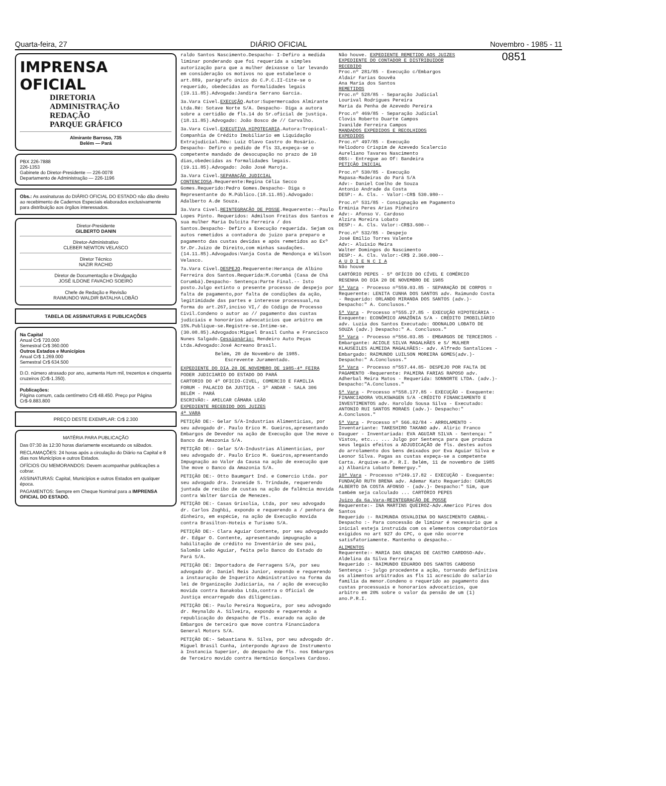Quarta-feira, 27 DIÁRIO OFICIAL Novembro - 1985 - 11
IMPRENSA OFICIAL
DIRETORIA
ADMINISTRAÇÃO
REDAÇÃO
PARQUE GRÁFICO
Almirante Barroso, 735
Belém — Pará
PBX 226-7888
226-1353
Gabinete do Diretor-Presidente — 226-0078
Departamento de Administração — 226-1196
Obs.: As assinaturas do DIÁRIO OFICIAL DO ESTADO não dão direito ao recebimento de Cadernos Especiais elaborados exclusivamente para distribuição aos órgãos interessados.
Diretor-Presidente
GILBERTO DANIN
Diretor-Administrativo
CLEBER NEWTON VELASCO
Diretor Técnico
NAZIR RACHID
Diretor de Documentação e Divulgação
JOSÉ ILDONE FAVACHO SOEIRO
Chefe de Redação e Revisão
RAIMUNDO WALDIR BATALHA LOBÃO
TABELA DE ASSINATURAS E PUBLICAÇÕES
Na Capital
Anual Cr$ 720.000
Semestral Cr$ 360.000
Outros Estados e Municípios
Anual Cr$ 1.269.000
Semestral Cr$ 634.500
D.O. número atrasado por ano, aumenta Hum mil, trezentos e cinquenta cruzeiros (Cr$-1.350).
Publicações:
Página comum, cada centímetro Cr$ 48.450. Preço por Página Cr$-9.883.800
PREÇO DESTE EXEMPLAR: Cr$ 2.300
MATÉRIA PARA PUBLICAÇÃO
Das 07:30 às 12:30 horas diariamente excetuando os sábados.
RECLAMAÇÕES: 24 horas após a circulação do Diário na Capital e 8 dias nos Municípios e outros Estados.
OFÍCIOS OU MEMORANDOS: Devem acompanhar publicações a cobrar.
ASSINATURAS: Capital, Municípios e outros Estados em qualquer época.
PAGAMENTOS: Sempre em Cheque Nominal para a IMPRENSA OFICIAL DO ESTADO.
raldo Santos Nascimento.Despacho- I-Defiro a medida liminar ponderando que foi requerida a simples autorização para que a mulher deixasse o lar levando em consideração os motivos no que estabelece o art.889, parágrafo único do C.P.C.II-Cite-se o requerido, obedecidas as formalidades legais (19.11.85).Advogada:Jandira Serrano Garcia.
3a.Vara Civel.EXECUÇÃO.Autor:Supermercados Almirante Ltda.Ré: Sotave Norte S/A. Despacho- Diga a autora sobre a certidão de fls.14 do Sr.oficial de justiça.(18.11.85).Advogado: João Bosco de // Carvalho.
3a.Vara Civel.EXECUTIVA HIPOTECARIA.Autora:Tropical-Companhia de Crédito Imobiliario em Liquidação Extrajudicial.Réu: Luiz Olavo Castro do Rosário. Despacho- Defiro o pedido de fls 33,expeça-se o competente mandado de desocupação no prazo de 10 dias,obedecidas as formalidades legais.(19.11.85).Advogado: João José Maroja.
3a.Vara Civel.SEPARAÇÃO JUDICIAL CONTENCIOSA.Requerente:Regina Célia Secco Gomes.Requerido:Pedro Gomes.Despacho- Diga o Representante do M.Público.(18.11.85).Advogado: Adalberto A.de Souza.
3a.Vara Civel.REINTEGRAÇÃO DE POSSE.Requerente:--Paulo Lopes Pinto. Requeridos: Admilson Freitas dos Santos e sua mulher Maria Dulcita Ferreira / dos Santos.Despacho- Defiro a Execução requerida. Sejam os autos remetidos a contadora do juizo para preparo e pagamento das custas devidas e após remetidos ao Exº Sr.Dr.Juizo de Direito,com minhas saudações.(14.11.85).Advogados:Vanja Costa de Mendonça e Wilson Velasco.
7a.Vara Civel.DESPEJO.Requerente:Herança de Albino Ferreira dos Santos.Requerida:M.Corumbá (Casa de Chá Corumbá).Despacho- Sentença:Parte Final.-- Isto posto.Julgo extinto o presente processo de despejo por falta de pagamento,por falta de condições da ação, legitimidade das partes e interesse processual,na forma do art.267,inciso VI,/ do Código de Processo Civil.Condeno o autor ao // pagamento das custas judiciais e honorários advocaticios que arbitro em 15%.Publique-se.Registre-se.Intime-se.(30.08.85).Advogados:Miguel Brasil Cunha e Francisco Nunes Salgado.Cessionário: Rendeiro Auto Peças Ltda.Advogado:José Acreano Brasil.
Belém, 20 de Novembro de 1985.
Escrevente Juramentado.
EXPEDIENTE DO DIA 20 DE NOVEMBRO DE 1985-4ª FEIRA
PODER JUDICIARIO DO ESTADO DO PARÁ
CARTORIO DO 4º OFICIO-CIVEL, COMERCIO E FAMILIA
FORUM - PALACIO DA JUSTIÇA - 3º ANDAR - SALA 306
BELÉM - PARÁ
ESCRIVÃO:- AMILCAR CÂMARA LEÃO
EXPEDIENTE RECEBIDO DOS JUIZES
4ª VARA
PETIÇÃO DE:- Gelar S/A-Industrias Alimenticias, por seu advogado dr. Paulo Erico M. Gueiros,apresentando Embargos de Devedor na ação de Execução que lhe move o Banco da Amazonia S/A.
PETIÇÃO DE:- Gelar S/A-Industrias Alimenticias, por seu advogado dr. Paulo Erico M. Gueiros,apresentando Impugnação ao Valor da Causa na ação de execução que lhe move o Banco da Amazonia S/A.
PETIÇÃO DE:- Otto Baumgart Ind. e Comercio Ltda. por seu advogado dra. Ivaneide S. Trindade, requerendo juntada de recibo de custas na ação de falência movida contra Walter Garcia de Menezes.
PETIÇÃO DE:- Casas Grisolia, Ltda, por seu advogado dr. Carlos Zoghbi, expondo e requerendo a / penhora de dinheiro, em espécie, na ação de Execução movida contra Brasilton-Hoteis e Turismo S/A.
PETIÇÃO DE:- Clara Aguiar Contente, por seu advogado dr. Edgar O. Contente, apresentando impugnação a habilitação de crédito no Inventário de seu pai, Salomão Leão Aguiar, feita pelo Banco do Estado do Pará S/A.
PETIÇÃO DE: Importadora de Ferragens S/A, por seu advogado dr. Daniel Reis Junior, expondo e requerendo a instauração de Inquerito Administrativo na forma da lei de Organização Judiciaria, na / ação de execução movida contra Banakoba Ltda,contra o Oficial de Justiça encarregado das diligencias.
PETIÇÃO DE:- Paulo Pereira Nogueira, por seu advogado dr. Reynaldo A. Silveira, expondo e requerendo a republicação do despacho de fls. exarado na ação de Embargos de terceiro que move contra Financiadora General Motors S/A.
PETIÇÃO DE:- Sebastiana N. Silva, por seu advogado dr. Miguel Brasil Cunha, interpondo Agravo de Instrumento à Instancia Superior, do despacho de fls. nos Embargos de Terceiro movido contra Herminio Gonçalves Cardoso.
Não houve. EXPEDIENTE REMETIDO AOS JUIZES
EXPEDIENTE DO CONTADOR E DISTRIBUIDOR
RECEBIDO
Proc.nº 281/85 - Execução c/Embargos
Aldair Farias Gouvêa
Ana Maria dos Santos
REMETIDOS
Proc.nº 528/85 - Separação Judicial
Lourival Rodrigues Pereira
Maria da Penha de Azevedo Pereira
Proc.nº 469/85 - Separação Judicial
Clovis Roberto Duarte Campos
Ivanilde Ferreira Campos
MANDADOS EXPEDIDOS E RECOLHIDOS
EXPEDIDOS
Proc.nº 497/85 - Execução
Heliodoro Crispim de Azevedo Scalercio
Aureliano Tavares Nascimento
OBS:- Entregue ao Of: Bandeira
PETIÇÃO INICIAL
Proc.nº 530/85 - Execução
Mapasa-Madeiras do Pará S/A
Adv:- Daniel Coelho de Souza
Antonio Andrade da Costa
DESP:- A. Cls. - Valor:-CR$ 530.980--
Proc.nº 531/85 - Consignação em Pagamento
Erminia Peres Arias Pinheiro
Adv:- Afonso V. Cardoso
Alzira Moreira Lobato
DESP:- A. Cls. Valor:-CR$3.600--
Proc.nº 532/85 - Despejo
José Emilio Torres Valente
Adv:- Aluisio Meira
Walter Domingos do Nascimento
DESP:- A. Cls. Valor:-CR$ 2.360.000--
A U D I E N C I A
Não houve
CARTÓRIO PEPES - 5º OFÍCIO DO CÍVEL E COMÉRCIO
RESENHA DO DIA 20 DE NOVEMBRO DE 1985
5ª Vara - Processo nº559.03.85 - SEPARAÇÃO DE CORPOS = Requerente: LENITA CUNHA DOS SANTOS adv. Raimundo Costa - Requerido: ORLANDO MIRANDA DOS SANTOS (adv.)- Despacho:" A. Conclusos."
5ª Vara - Processo nº555.27.85 - EXECUÇÃO HIPOTECÁRIA - Exequente: ECONÔMICO AMAZÔNIA S/A - CRÉDITO IMOBILIÁRIO adv. Luzia dos Santos Executado: ODONALDO LOBATO DE SOUZA (adv.) Despacho:" A. Conclusos."
5ª Vara - Processo nº556.03.85 - EMBARGOS DE TERCEIROS - Embargante: ACIOLE SILVA MAGALHÃES e S/ MULHER KLAUSEILES ALMEIDA MAGALHÃES:- adv. Alfredo Santalices - Embargado: RAIMUNDO LUILSON MOREIRA GOMES(adv.)- Despacho:" A.Conclusos."
5ª Vara - Processo nº557.44.85- DESPEJO POR FALTA DE PAGAMENTO -Requerente: PALMIRA FARIAS RAPOSO adv. Adherbal Meira Matos - Requerida: SONNORTE LTDA. (adv.)- Despacho:"A.Conclusos."
5ª Vara - Processo nº558.177.85 - EXECUÇÃO - Exequente: FINANCIADORA VOLKSWAGEN S/A -CRÉDITO FINANCIAMENTO E INVESTIMENTOS adv. Haroldo Sousa Silva - Executado: ANTONIO RUI SANTOS MORAES (adv.)- Despacho:" A.Conclusos."
5ª Vara - Processo nº 566.02/84 - ARROLAMENTO - Inventariante: TAKESHIRO TAKANO adv. Aliric Franco Dauguer - Inventariada: EVA AGUIAR SILVA - Sentença: " Vistos, etc... ... Julgo por Sentença para que produza seus legais efeitos a ADJUDICAÇÃO de fls. destes autos do arrolamento dos bens deixados por Eva Aguiar Silva e Leonor Silva. Pagas as custas expeça-se a competente Carta. Arquive-se.P. R.I. Belém, 11 de novembro de 1985 a) Albanira Lobato Bemerguy."
10ª Vara - Processo nº249.17.82 - EXECUÇÃO - Exequente: FUNDAÇÃO RUTH BRENA adv. Ademar Kato Requerido: CARLOS ALBERTO DA COSTA AFONSO - (adv.)- Despacho:" Sim, que também seja calculado ... CARTÓRIO PEPES
Juizo da 6a.Vara-REINTEGRAÇÃO DE POSSE
Requerente:- INA MARTINS QUEIROZ-Adv.Americo Pires dos Santos
Requerido :- RAIMUNDA OSVALDINA DO NASCIMENTO CABRAL-
Despacho :- Para concessão de liminar é necessário que a inicial esteja instruída com os elementos comprobatórios exigidos no art 927 do CPC, o que não ocorre satisfatoriamente. Mantenho o despacho.-
ALIMENTOS
Requerente:- MARIA DAS GRAÇAS DE CASTRO CARDOSO-Adv. Aldelina da Silva Ferreira
Requerido :- RAIMUNDO EDUARDO DOS SANTOS CARDOSO
Sentença :- julgo procedente a ação, tornando definitiva os alimentos arbitrados as fls 11 acrescido do salario familia da menor.Condeno o requerido ao pagamento das custas processuais e honorarios advocaticios, que arbitro em 20% sobre o valor da pensão de um (1) ano.P.R.I.
0851